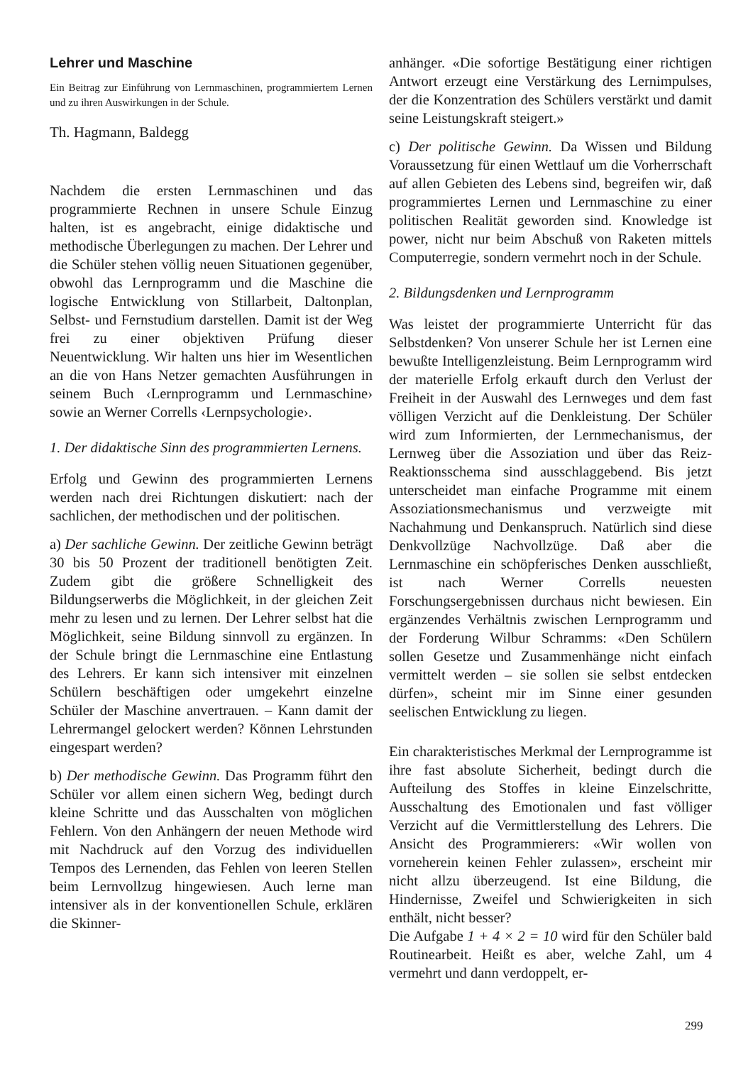Lehrer und Maschine
Ein Beitrag zur Einführung von Lernmaschinen, programmiertem Lernen und zu ihren Auswirkungen in der Schule.
Th. Hagmann, Baldegg
Nachdem die ersten Lernmaschinen und das programmierte Rechnen in unsere Schule Einzug halten, ist es angebracht, einige didaktische und methodische Überlegungen zu machen. Der Lehrer und die Schüler stehen völlig neuen Situationen gegenüber, obwohl das Lernprogramm und die Maschine die logische Entwicklung von Stillarbeit, Daltonplan, Selbst- und Fernstudium darstellen. Damit ist der Weg frei zu einer objektiven Prüfung dieser Neuentwicklung. Wir halten uns hier im Wesentlichen an die von Hans Netzer gemachten Ausführungen in seinem Buch ‹Lernprogramm und Lernmaschine› sowie an Werner Corrells ‹Lernpsychologie›.
1. Der didaktische Sinn des programmierten Lernens.
Erfolg und Gewinn des programmierten Lernens werden nach drei Richtungen diskutiert: nach der sachlichen, der methodischen und der politischen.
a) Der sachliche Gewinn. Der zeitliche Gewinn beträgt 30 bis 50 Prozent der traditionell benötigten Zeit. Zudem gibt die größere Schnelligkeit des Bildungserwerbs die Möglichkeit, in der gleichen Zeit mehr zu lesen und zu lernen. Der Lehrer selbst hat die Möglichkeit, seine Bildung sinnvoll zu ergänzen. In der Schule bringt die Lernmaschine eine Entlastung des Lehrers. Er kann sich intensiver mit einzelnen Schülern beschäftigen oder umgekehrt einzelne Schüler der Maschine anvertrauen. – Kann damit der Lehrermangel gelockert werden? Können Lehrstunden eingespart werden?
b) Der methodische Gewinn. Das Programm führt den Schüler vor allem einen sichern Weg, bedingt durch kleine Schritte und das Ausschalten von möglichen Fehlern. Von den Anhängern der neuen Methode wird mit Nachdruck auf den Vorzug des individuellen Tempos des Lernenden, das Fehlen von leeren Stellen beim Lernvollzug hingewiesen. Auch lerne man intensiver als in der konventionellen Schule, erklären die Skinner-
anhänger. «Die sofortige Bestätigung einer richtigen Antwort erzeugt eine Verstärkung des Lernimpulses, der die Konzentration des Schülers verstärkt und damit seine Leistungskraft steigert.»
c) Der politische Gewinn. Da Wissen und Bildung Voraussetzung für einen Wettlauf um die Vorherrschaft auf allen Gebieten des Lebens sind, begreifen wir, daß programmiertes Lernen und Lernmaschine zu einer politischen Realität geworden sind. Knowledge ist power, nicht nur beim Abschuß von Raketen mittels Computerregie, sondern vermehrt noch in der Schule.
2. Bildungsdenken und Lernprogramm
Was leistet der programmierte Unterricht für das Selbstdenken? Von unserer Schule her ist Lernen eine bewußte Intelligenzleistung. Beim Lernprogramm wird der materielle Erfolg erkauft durch den Verlust der Freiheit in der Auswahl des Lernweges und dem fast völligen Verzicht auf die Denkleistung. Der Schüler wird zum Informierten, der Lernmechanismus, der Lernweg über die Assoziation und über das Reiz-Reaktionsschema sind ausschlaggebend. Bis jetzt unterscheidet man einfache Programme mit einem Assoziationsmechanismus und verzweigte mit Nachahmung und Denkanspruch. Natürlich sind diese Denkvollzüge Nachvollzüge. Daß aber die Lernmaschine ein schöpferisches Denken ausschließt, ist nach Werner Corrells neuesten Forschungsergebnissen durchaus nicht bewiesen. Ein ergänzendes Verhältnis zwischen Lernprogramm und der Forderung Wilbur Schramms: «Den Schülern sollen Gesetze und Zusammenhänge nicht einfach vermittelt werden – sie sollen sie selbst entdecken dürfen», scheint mir im Sinne einer gesunden seelischen Entwicklung zu liegen.
Ein charakteristisches Merkmal der Lernprogramme ist ihre fast absolute Sicherheit, bedingt durch die Aufteilung des Stoffes in kleine Einzelschritte, Ausschaltung des Emotionalen und fast völliger Verzicht auf die Vermittlerstellung des Lehrers. Die Ansicht des Programmierers: «Wir wollen von vorneherein keinen Fehler zulassen», erscheint mir nicht allzu überzeugend. Ist eine Bildung, die Hindernisse, Zweifel und Schwierigkeiten in sich enthält, nicht besser?
Die Aufgabe 1 + 4 × 2 = 10 wird für den Schüler bald Routinearbeit. Heißt es aber, welche Zahl, um 4 vermehrt und dann verdoppelt, er-
299